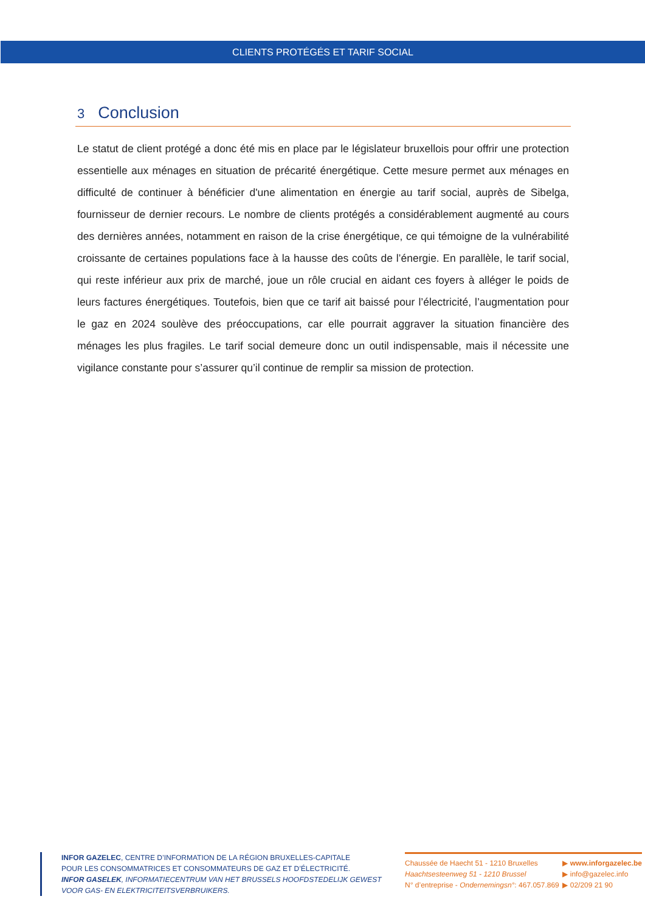CLIENTS PROTÉGÉS ET TARIF SOCIAL
3 Conclusion
Le statut de client protégé a donc été mis en place par le législateur bruxellois pour offrir une protection essentielle aux ménages en situation de précarité énergétique. Cette mesure permet aux ménages en difficulté de continuer à bénéficier d'une alimentation en énergie au tarif social, auprès de Sibelga, fournisseur de dernier recours. Le nombre de clients protégés a considérablement augmenté au cours des dernières années, notamment en raison de la crise énergétique, ce qui témoigne de la vulnérabilité croissante de certaines populations face à la hausse des coûts de l’énergie. En parallèle, le tarif social, qui reste inférieur aux prix de marché, joue un rôle crucial en aidant ces foyers à alléger le poids de leurs factures énergétiques. Toutefois, bien que ce tarif ait baissé pour l’électricité, l’augmentation pour le gaz en 2024 soulève des préoccupations, car elle pourrait aggraver la situation financière des ménages les plus fragiles. Le tarif social demeure donc un outil indispensable, mais il nécessite une vigilance constante pour s’assurer qu’il continue de remplir sa mission de protection.
INFOR GAZELEC, CENTRE D’INFORMATION DE LA RÉGION BRUXELLES-CAPITALE
POUR LES CONSOMMATRICES ET CONSOMMATEURS DE GAZ ET D’ÉLECTRICITÉ.
INFOR GASELEK, INFORMATIECENTRUM VAN HET BRUSSELS HOOFDSTEDELIJK GEWEST
VOOR GAS- EN ELEKTRICITEITSVERBRUIKERS.
Chaussée de Haecht 51 - 1210 Bruxelles
Haachtsesteenweg 51 - 1210 Brussel
N° d’entreprise - Ondernemingsn°: 467.057.869
▶ www.inforgazelec.be
▶ info@gazelec.info
▶ 02/209 21 90